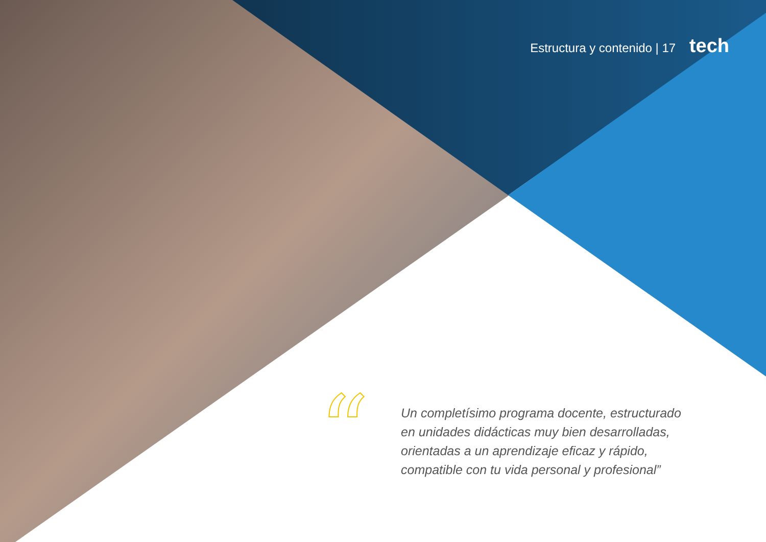Estructura y contenido | 17 tech
“
Un completísimo programa docente, estructurado en unidades didácticas muy bien desarrolladas, orientadas a un aprendizaje eficaz y rápido, compatible con tu vida personal y profesional”